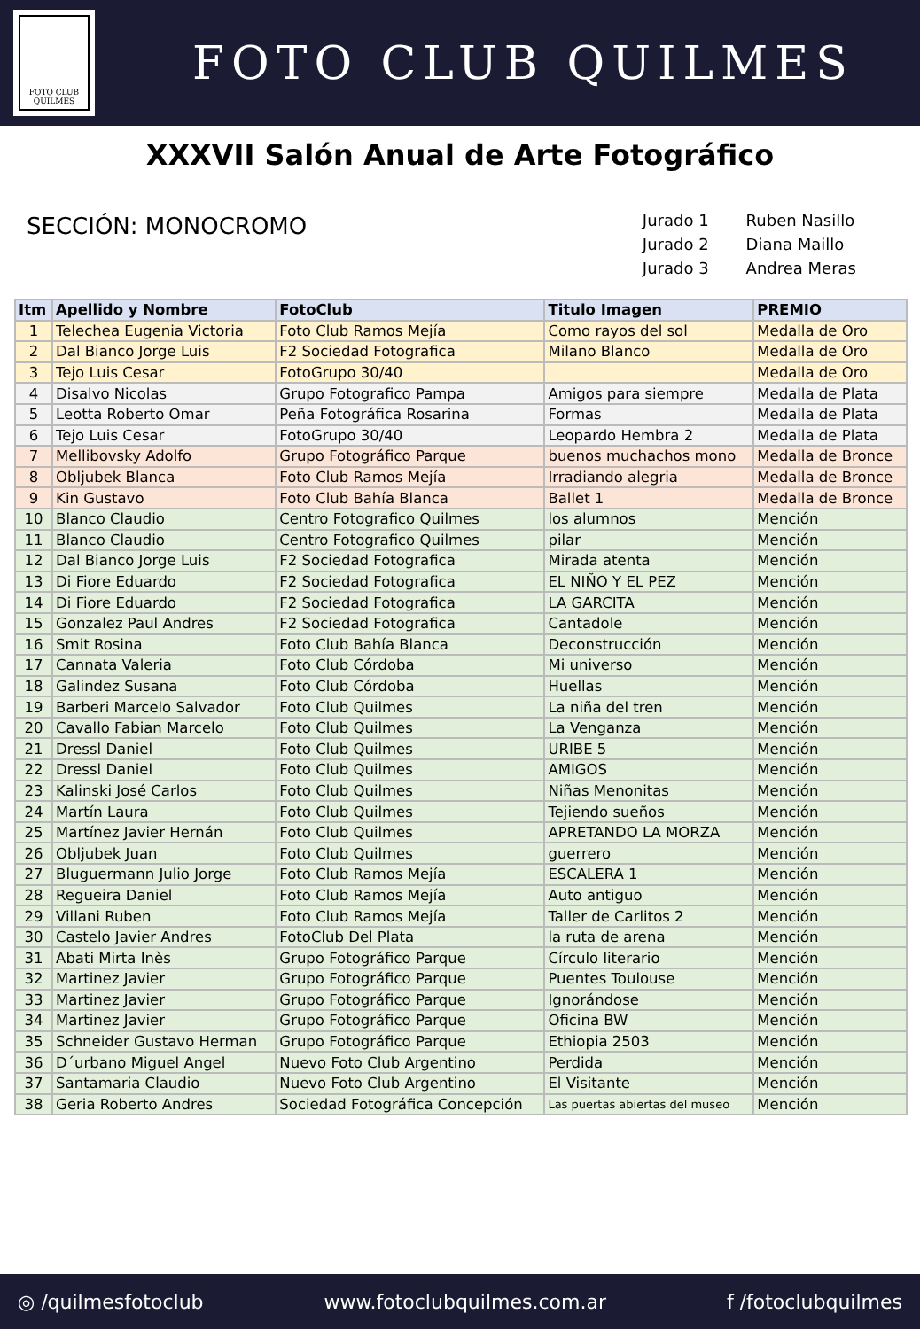FOTO CLUB
QUILMES
FOTO CLUB QUILMES
XXXVII Salón Anual de Arte Fotográfico
SECCIÓN: MONOCROMO
| Jurado 1 | Ruben Nasillo |
| Jurado 2 | Diana Maillo |
| Jurado 3 | Andrea Meras |
| Itm | Apellido y Nombre | FotoClub | Titulo Imagen | PREMIO |
| --- | --- | --- | --- | --- |
| 1 | Telechea Eugenia Victoria | Foto Club Ramos Mejía | Como rayos del sol | Medalla de Oro |
| 2 | Dal Bianco Jorge Luis | F2 Sociedad Fotografica | Milano Blanco | Medalla de Oro |
| 3 | Tejo Luis Cesar | FotoGrupo 30/40 | | Medalla de Oro |
| 4 | Disalvo Nicolas | Grupo Fotografico Pampa | Amigos para siempre | Medalla de Plata |
| 5 | Leotta Roberto Omar | Peña Fotográfica Rosarina | Formas | Medalla de Plata |
| 6 | Tejo Luis Cesar | FotoGrupo 30/40 | Leopardo Hembra 2 | Medalla de Plata |
| 7 | Mellibovsky Adolfo | Grupo Fotográfico Parque | buenos muchachos mono | Medalla de Bronce |
| 8 | Obljubek Blanca | Foto Club Ramos Mejía | Irradiando alegria | Medalla de Bronce |
| 9 | Kin Gustavo | Foto Club Bahía Blanca | Ballet 1 | Medalla de Bronce |
| 10 | Blanco Claudio | Centro Fotografico Quilmes | los alumnos | Mención |
| 11 | Blanco Claudio | Centro Fotografico Quilmes | pilar | Mención |
| 12 | Dal Bianco Jorge Luis | F2 Sociedad Fotografica | Mirada atenta | Mención |
| 13 | Di Fiore Eduardo | F2 Sociedad Fotografica | EL NIÑO Y EL PEZ | Mención |
| 14 | Di Fiore Eduardo | F2 Sociedad Fotografica | LA GARCITA | Mención |
| 15 | Gonzalez Paul Andres | F2 Sociedad Fotografica | Cantadole | Mención |
| 16 | Smit Rosina | Foto Club Bahía Blanca | Deconstrucción | Mención |
| 17 | Cannata Valeria | Foto Club Córdoba | Mi universo | Mención |
| 18 | Galindez Susana | Foto Club Córdoba | Huellas | Mención |
| 19 | Barberi Marcelo Salvador | Foto Club Quilmes | La niña del tren | Mención |
| 20 | Cavallo Fabian Marcelo | Foto Club Quilmes | La Venganza | Mención |
| 21 | Dressl Daniel | Foto Club Quilmes | URIBE 5 | Mención |
| 22 | Dressl Daniel | Foto Club Quilmes | AMIGOS | Mención |
| 23 | Kalinski José Carlos | Foto Club Quilmes | Niñas Menonitas | Mención |
| 24 | Martín Laura | Foto Club Quilmes | Tejiendo sueños | Mención |
| 25 | Martínez Javier Hernán | Foto Club Quilmes | APRETANDO LA MORZA | Mención |
| 26 | Obljubek Juan | Foto Club Quilmes | guerrero | Mención |
| 27 | Bluguermann Julio Jorge | Foto Club Ramos Mejía | ESCALERA 1 | Mención |
| 28 | Regueira Daniel | Foto Club Ramos Mejía | Auto antiguo | Mención |
| 29 | Villani Ruben | Foto Club Ramos Mejía | Taller de Carlitos 2 | Mención |
| 30 | Castelo Javier Andres | FotoClub Del Plata | la ruta de arena | Mención |
| 31 | Abati Mirta Inès | Grupo Fotográfico Parque | Círculo literario | Mención |
| 32 | Martinez Javier | Grupo Fotográfico Parque | Puentes Toulouse | Mención |
| 33 | Martinez Javier | Grupo Fotográfico Parque | Ignorándose | Mención |
| 34 | Martinez Javier | Grupo Fotográfico Parque | Oficina BW | Mención |
| 35 | Schneider Gustavo Herman | Grupo Fotográfico Parque | Ethiopia 2503 | Mención |
| 36 | D´urbano Miguel Angel | Nuevo Foto Club Argentino | Perdida | Mención |
| 37 | Santamaria Claudio | Nuevo Foto Club Argentino | El Visitante | Mención |
| 38 | Geria Roberto Andres | Sociedad Fotográfica Concepción | Las puertas abiertas del museo | Mención |
◎ /quilmesfotoclub www.fotoclubquilmes.com.ar f /fotoclubquilmes